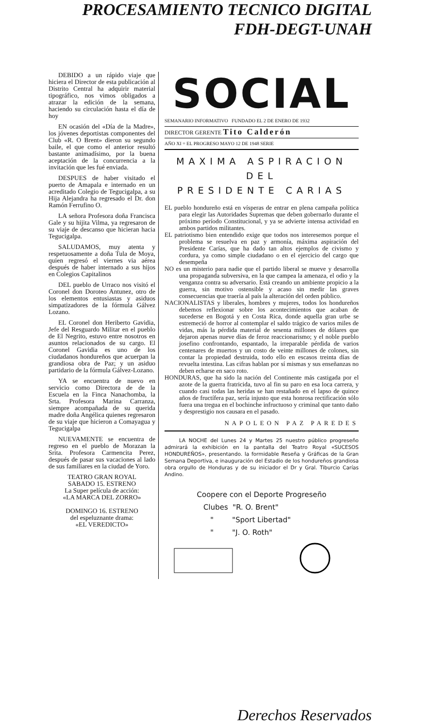PROCESAMIENTO TECNICO DIGITAL
FDH-DEGT-UNAH
DEBIDO a un rápido viaje que hiciera el Director de esta publicación al Distrito Central ha adquirir material tipográfico, nos vimos obligados a atrazar la edición de la semana, haciendo su circulación hasta el día de hoy
EN ocasión del «Día de la Madre», los jóvenes deportistas componentes del Club «R. O Brent» dieron su segundo baile, el que como el anterior resultó bastante animadísimo, por la buena aceptación de la concurrencia a la invitación que les fué enviada.
DESPUES de haber visitado el puerto de Amapala e internado en un acreditado Colegio de Tegucigalpa, a su Hija Alejandra ha regresado el Dr. don Ramón Ferrufino O.
LA señora Profesora doña Francisca Gale y su hijita Vilma, ya regresaron de su viaje de descanso que hicieran hacia Tegucigalpa.
SALUDAMOS, muy atenta y respetuosamente a doña Tula de Moya, quien regresó el viernes via aérea después de haber internado a sus hijos en Colegios Capitalinos
DEL pueblo de Urraco nos visitó el Coronel don Doroteo Antunez, otro de los elementos entusiastas y asiduos simpatizadores de la fórmula Gálvez Lozano.
EL Coronel don Heriberto Gavidia, Jefe del Resguardo Militar en el pueblo de El Negrito, estuvo entre nosotros en asuntos relacionados de su cargo. El Coronel Gavidia es uno de los ciudadanos hondureños que acuerpan la grandiosa obra de Paz; y un asiduo partidario de la fórmula Gálvez-Lozano.
YA se encuentra de nuevo en servicio como Directora de de la Escuela en la Finca Nanachomba, la Srta. Profesora Marina Carranza, siempre acompañada de su querida madre doña Angélica quienes regresaron de su viaje que hicieron a Comayagua y Tegucigalpa
NUEVAMENTE se encuentra de regreso en el pueblo de Morazan la Srita. Profesora Carmencita Perez, después de pasar sus vacaciones al lado de sus familiares en la ciudad de Yoro.
TEATRO GRAN ROYAL
SABADO 15. ESTRENO
La Super película de acción:
«LA MARCA DEL ZORRO»
DOMINGO 16. ESTRENO
del espeluznante drama:
«EL VEREDICTO»
SOCIAL
SEMANARIO INFORMATIVO FUNDADO EL 2 DE ENERO DE 1932
DIRECTOR GERENTE Tito Calderón
AÑO XI = EL PROGRESO MAYO 12 DE 1948 SERIE
MAXIMA ASPIRACION DEL
PRESIDENTE CARIAS
EL pueblo hondureño está en vísperas de entrar en plena campaña política para elegir las Autoridades Supremas que deben gobernarlo durante el próximo período Constitucional, y ya se advierte intensa actividad en ambos partidos militantes.
EL patriotismo bien entendido exige que todos nos interesemos porque el problema se resuelva en paz y armonía, máxima aspiración del Presidente Carías, que ha dado tan altos ejemplos de civismo y cordura, ya como simple ciudadano o en el ejercicio del cargo que desempeña
NO es un misterio para nadie que el partido liberal se mueve y desarrolla una propaganda subversiva, en la que campea la amenaza, el odio y la venganza contra su adversario. Está creando un ambiente propicio a la guerra, sin motivo ostensible y acaso sin medir las graves consecuencias que traería al país la alteración del orden público.
NACIONALISTAS y liberales, hombres y mujeres, todos los hondureños debemos reflexionar sobre los acontecimientos que acaban de sucederse en Bogotá y en Costa Rica, donde aquella gran urbe se estremeció de horror al contemplar el saldo trágico de varios miles de vidas, más la pérdida material de sesenta millones de dólares que dejaron apenas nueve días de feroz reaccionarismo; y el noble pueblo josefino confrontando, espantado, la irreparable pérdida de varios centenares de muertos y un costo de veinte millones de colones, sin contar la propiedad destruida, todo ello en escasos treinta días de revuelta intestina. Las cifras hablan por sí mismas y sus enseñanzas no deben echarse en saco roto.
HONDURAS, que ha sido la nación del Continente más castigada por el azote de la guerra fratricida, tuvo al fin su paro en esa loca carrera, y cuando casi todas las heridas se han restañado en el lapso de quince años de fructífera paz, sería injusto que esta honrosa rectificación sólo fuera una tregua en el bochinche infructuoso y criminal que tanto daño y desprestigio nos causara en el pasado.
NAPOLEON PAZ PAREDES
LA NOCHE del Lunes 24 y Martes 25 nuestro público progreseño admirará la exhibición en la pantalla del Teatro Royal «SUCESOS HONDUREÑOS», presentando. la formidable Reseña y Gráficas de la Gran Semana Deportiva, e inauguración del Estadio de los hondureños grandiosa obra orgullo de Honduras y de su iniciador el Dr y Gral. Tiburcio Carías Andino.
Coopere con el Deporte Progreseño
Clubes "R. O. Brent"
" "Sport Libertad"
" "J. O. Roth"
Derechos Reservados